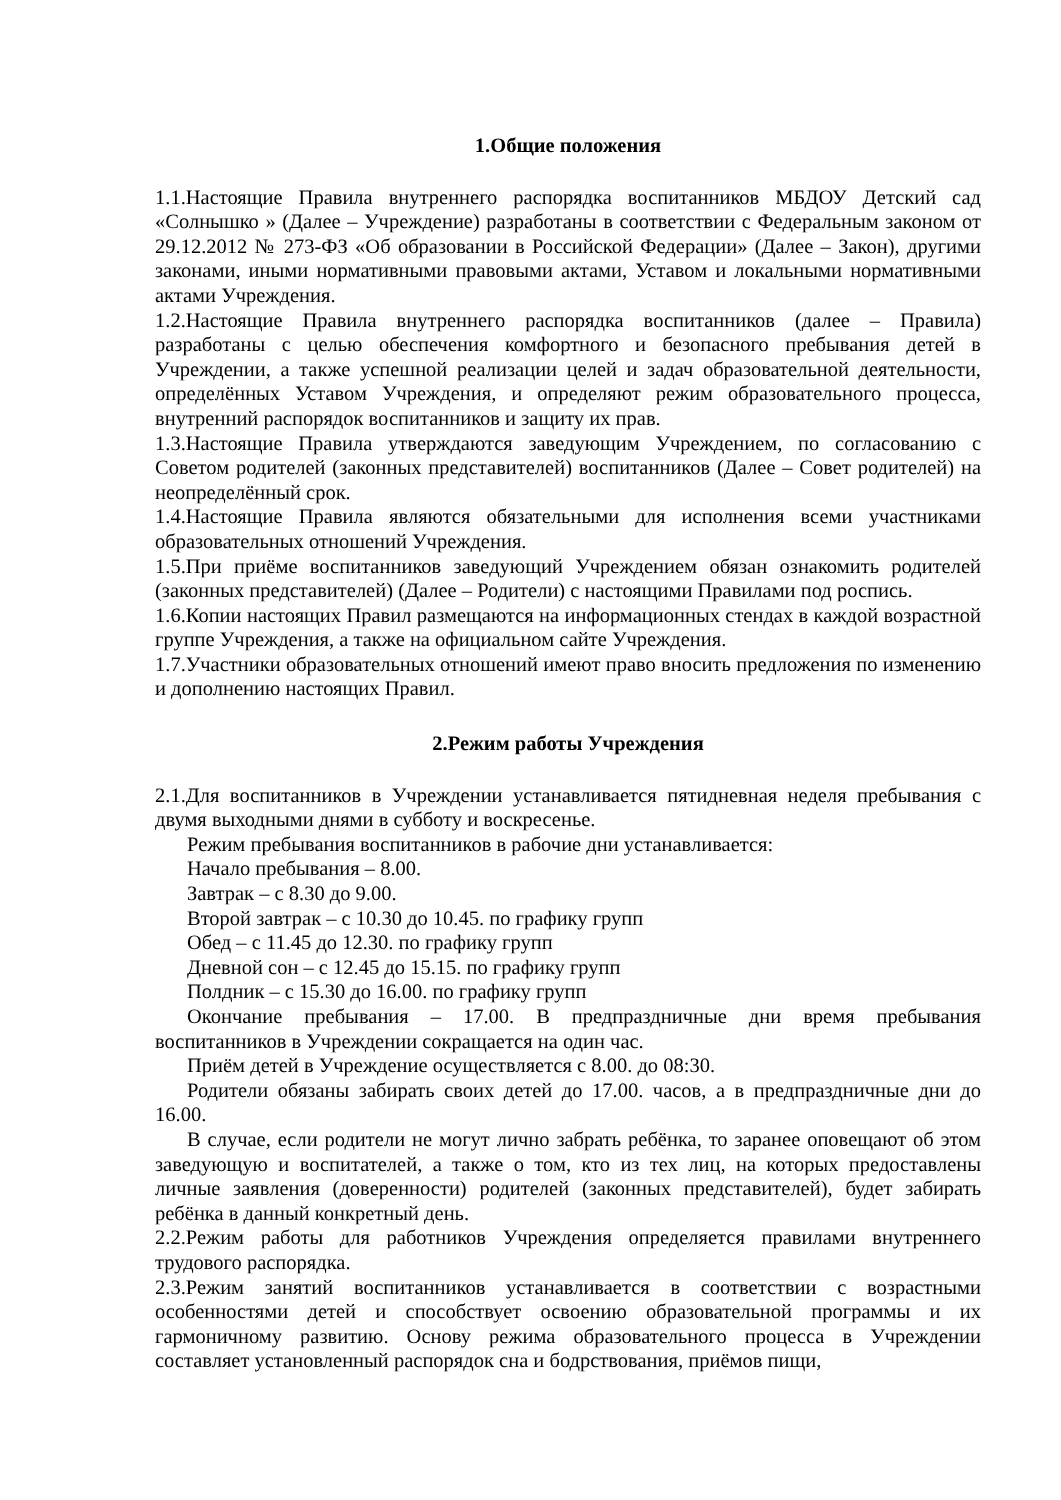1.Общие положения
1.1.Настоящие Правила внутреннего распорядка воспитанников МБДОУ Детский сад «Солнышко » (Далее – Учреждение) разработаны в соответствии с Федеральным законом от 29.12.2012 № 273-ФЗ «Об образовании в Российской Федерации» (Далее – Закон), другими законами, иными нормативными правовыми актами, Уставом и локальными нормативными актами Учреждения.
1.2.Настоящие Правила внутреннего распорядка воспитанников (далее – Правила) разработаны с целью обеспечения комфортного и безопасного пребывания детей в Учреждении, а также успешной реализации целей и задач образовательной деятельности, определённых Уставом Учреждения, и определяют режим образовательного процесса, внутренний распорядок воспитанников и защиту их прав.
1.3.Настоящие Правила утверждаются заведующим Учреждением, по согласованию с Советом родителей (законных представителей) воспитанников (Далее – Совет родителей) на неопределённый срок.
1.4.Настоящие Правила являются обязательными для исполнения всеми участниками образовательных отношений Учреждения.
1.5.При приёме воспитанников заведующий Учреждением обязан ознакомить родителей (законных представителей) (Далее – Родители) с настоящими Правилами под роспись.
1.6.Копии настоящих Правил размещаются на информационных стендах в каждой возрастной группе Учреждения, а также на официальном сайте Учреждения.
1.7.Участники образовательных отношений имеют право вносить предложения по изменению и дополнению настоящих Правил.
2.Режим работы Учреждения
2.1.Для воспитанников в Учреждении устанавливается пятидневная неделя пребывания с двумя выходными днями в субботу и воскресенье.
Режим пребывания воспитанников в рабочие дни устанавливается:
Начало пребывания – 8.00.
Завтрак – с 8.30 до 9.00.
Второй завтрак – с 10.30 до 10.45. по графику групп
Обед – с 11.45 до 12.30. по графику групп
Дневной сон – с 12.45 до 15.15. по графику групп
Полдник – с 15.30 до 16.00. по графику групп
Окончание пребывания – 17.00. В предпраздничные дни время пребывания воспитанников в Учреждении сокращается на один час.
Приём детей в Учреждение осуществляется с 8.00. до 08:30.
Родители обязаны забирать своих детей до 17.00. часов, а в предпраздничные дни до 16.00.
В случае, если родители не могут лично забрать ребёнка, то заранее оповещают об этом заведующую и воспитателей, а также о том, кто из тех лиц, на которых предоставлены личные заявления (доверенности) родителей (законных представителей), будет забирать ребёнка в данный конкретный день.
2.2.Режим работы для работников Учреждения определяется правилами внутреннего трудового распорядка.
2.3.Режим занятий воспитанников устанавливается в соответствии с возрастными особенностями детей и способствует освоению образовательной программы и их гармоничному развитию. Основу режима образовательного процесса в Учреждении составляет установленный распорядок сна и бодрствования, приёмов пищи,